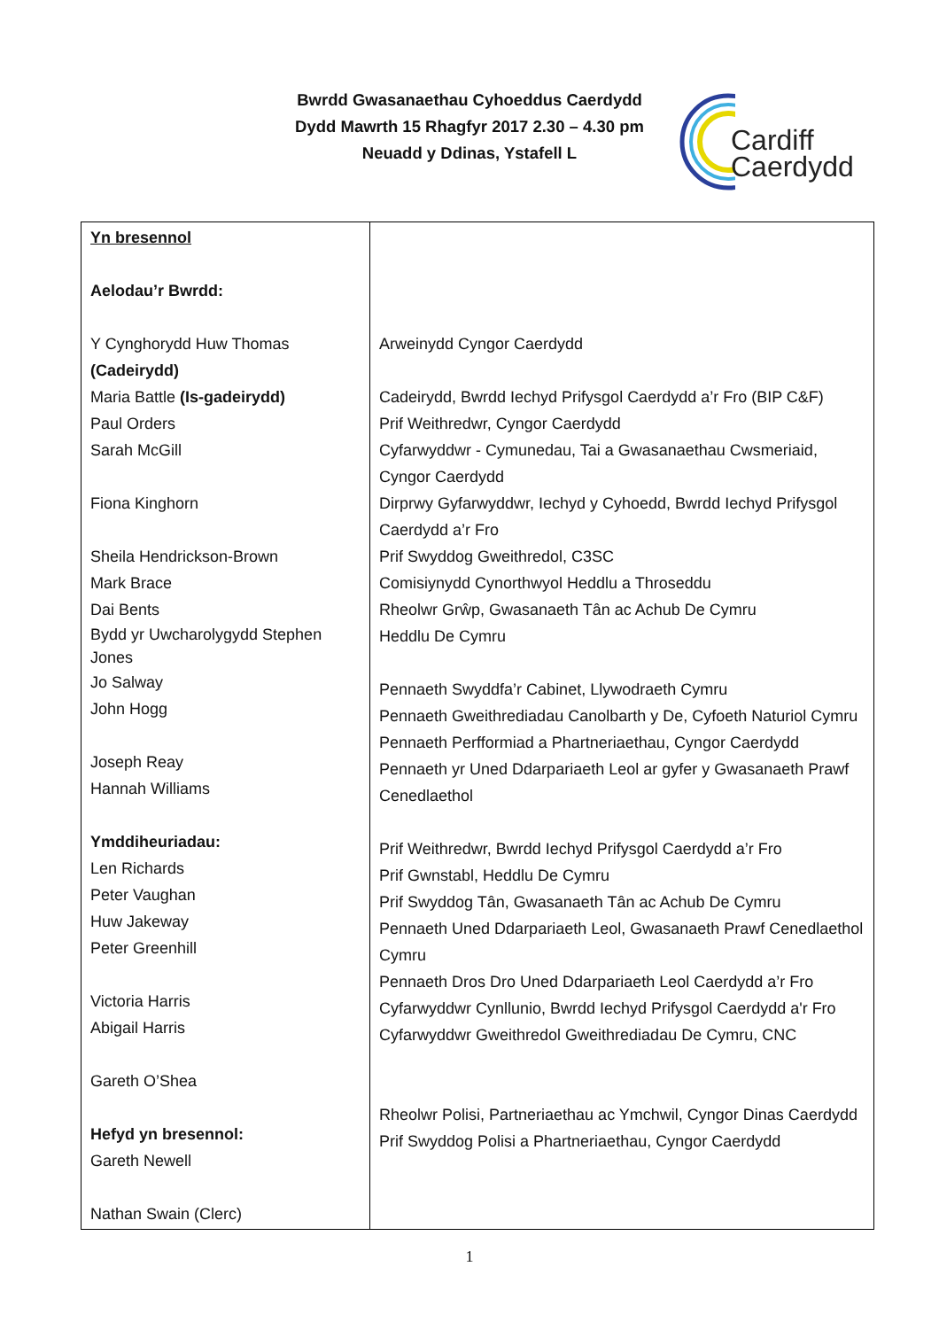Bwrdd Gwasanaethau Cyhoeddus Caerdydd
Dydd Mawrth 15 Rhagfyr 2017 2.30 – 4.30 pm
Neuadd y Ddinas, Ystafell L
Cardiff
Caerdydd
| Yn bresennol Aelodau’r Bwrdd: Y Cynghorydd Huw Thomas (Cadeirydd) Maria Battle (Is-gadeirydd) Paul Orders Sarah McGill Fiona Kinghorn Sheila Hendrickson-Brown Mark Brace Dai Bents Bydd yr Uwcharolygydd Stephen Jones Jo Salway John Hogg Joseph Reay Hannah Williams Ymddiheuriadau: Len Richards Peter Vaughan Huw Jakeway Peter Greenhill Victoria Harris Abigail Harris Gareth O’Shea Hefyd yn bresennol: Gareth Newell Nathan Swain (Clerc) | Arweinydd Cyngor Caerdydd Cadeirydd, Bwrdd Iechyd Prifysgol Caerdydd a’r Fro (BIP C&F) Prif Weithredwr, Cyngor Caerdydd Cyfarwyddwr - Cymunedau, Tai a Gwasanaethau Cwsmeriaid, Cyngor Caerdydd Dirprwy Gyfarwyddwr, Iechyd y Cyhoedd, Bwrdd Iechyd Prifysgol Caerdydd a’r Fro Prif Swyddog Gweithredol, C3SC Comisiynydd Cynorthwyol Heddlu a Throseddu Rheolwr Grŵp, Gwasanaeth Tân ac Achub De Cymru Heddlu De Cymru Pennaeth Swyddfa’r Cabinet, Llywodraeth Cymru Pennaeth Gweithrediadau Canolbarth y De, Cyfoeth Naturiol Cymru Pennaeth Perfformiad a Phartneriaethau, Cyngor Caerdydd Pennaeth yr Uned Ddarpariaeth Leol ar gyfer y Gwasanaeth Prawf Cenedlaethol Prif Weithredwr, Bwrdd Iechyd Prifysgol Caerdydd a’r Fro Prif Gwnstabl, Heddlu De Cymru Prif Swyddog Tân, Gwasanaeth Tân ac Achub De Cymru Pennaeth Uned Ddarpariaeth Leol, Gwasanaeth Prawf Cenedlaethol Cymru Pennaeth Dros Dro Uned Ddarpariaeth Leol Caerdydd a’r Fro Cyfarwyddwr Cynllunio, Bwrdd Iechyd Prifysgol Caerdydd a'r Fro Cyfarwyddwr Gweithredol Gweithrediadau De Cymru, CNC Rheolwr Polisi, Partneriaethau ac Ymchwil, Cyngor Dinas Caerdydd Prif Swyddog Polisi a Phartneriaethau, Cyngor Caerdydd |
1